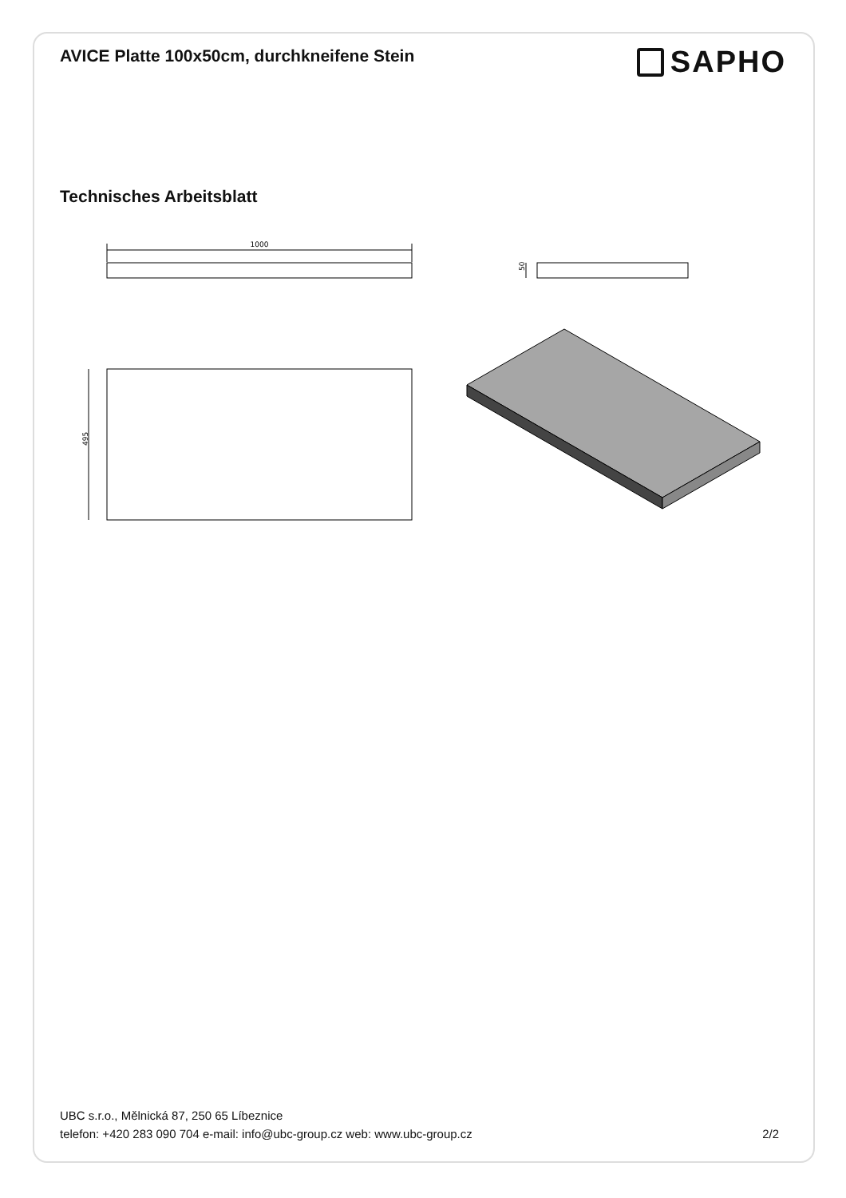AVICE Platte 100x50cm, durchkneifene Stein
SAPHO
Technisches Arbeitsblatt
1000
50
495
UBC s.r.o., Mělnická 87, 250 65 Líbeznice
telefon: +420 283 090 704 e-mail: info@ubc-group.cz web: www.ubc-group.cz 2/2